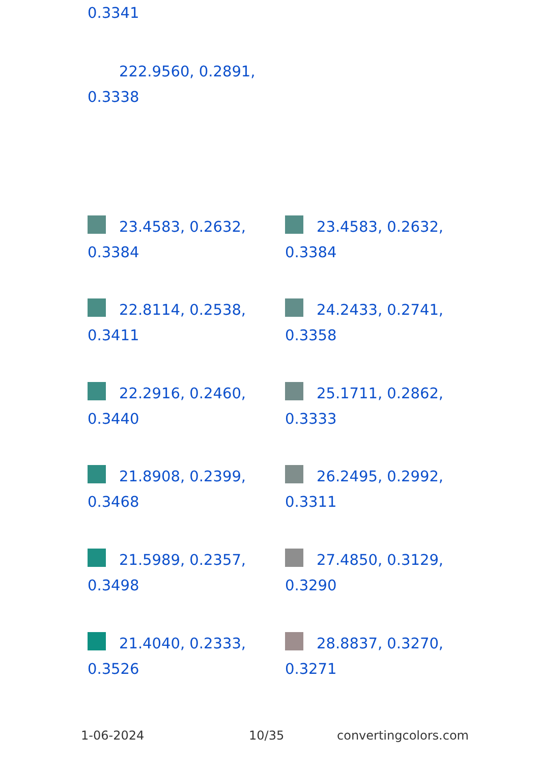0.3341
222.9560, 0.2891, 0.3338
23.4583, 0.2632, 0.3384
23.4583, 0.2632, 0.3384
22.8114, 0.2538, 0.3411
24.2433, 0.2741, 0.3358
22.2916, 0.2460, 0.3440
25.1711, 0.2862, 0.3333
21.8908, 0.2399, 0.3468
26.2495, 0.2992, 0.3311
21.5989, 0.2357, 0.3498
27.4850, 0.3129, 0.3290
21.4040, 0.2333, 0.3526
28.8837, 0.3270, 0.3271
1-06-2024 10/35 convertingcolors.com